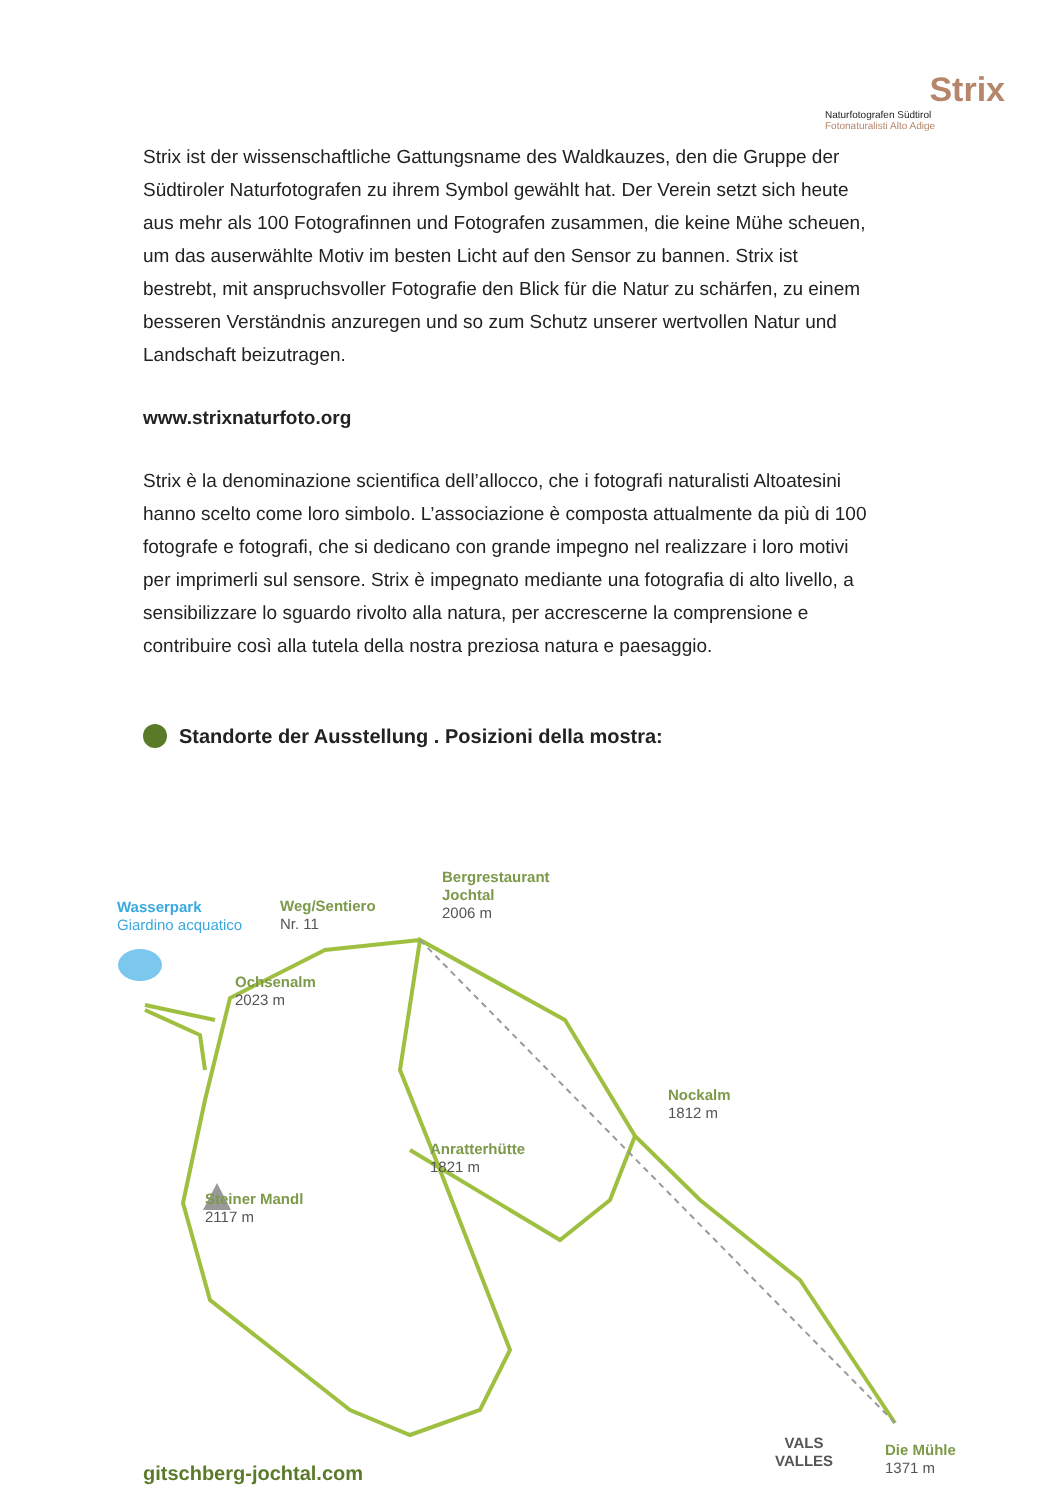Strix
Naturfotografen Südtirol
Fotonaturalisti Alto Adige
Strix ist der wissenschaftliche Gattungsname des Waldkauzes, den die Gruppe der Südtiroler Naturfotografen zu ihrem Symbol gewählt hat. Der Verein setzt sich heute aus mehr als 100 Fotografinnen und Fotografen zusammen, die keine Mühe scheuen, um das auserwählte Motiv im besten Licht auf den Sensor zu bannen. Strix ist bestrebt, mit anspruchsvoller Fotografie den Blick für die Natur zu schärfen, zu einem besseren Verständnis anzuregen und so zum Schutz unserer wertvollen Natur und Landschaft beizutragen.
www.strixnaturfoto.org
Strix è la denominazione scientifica dell’allocco, che i fotografi naturalisti Altoatesini hanno scelto come loro simbolo. L’associazione è composta attualmente da più di 100 fotografe e fotografi, che si dedicano con grande impegno nel realizzare i loro motivi per imprimerli sul sensore. Strix è impegnato mediante una fotografia di alto livello, a sensibilizzare lo sguardo rivolto alla natura, per accrescerne la comprensione e contribuire così alla tutela della nostra preziosa natura e paesaggio.
Standorte der Ausstellung . Posizioni della mostra:
Wasserpark
Giardino acquatico
Weg/Sentiero
Nr. 11
Bergrestaurant
Jochtal
2006 m
Ochsenalm
2023 m
Nockalm
1812 m
Anratterhütte
1821 m
Steiner Mandl
2117 m
VALS
VALLES
Die Mühle
1371 m
gitschberg-jochtal.com